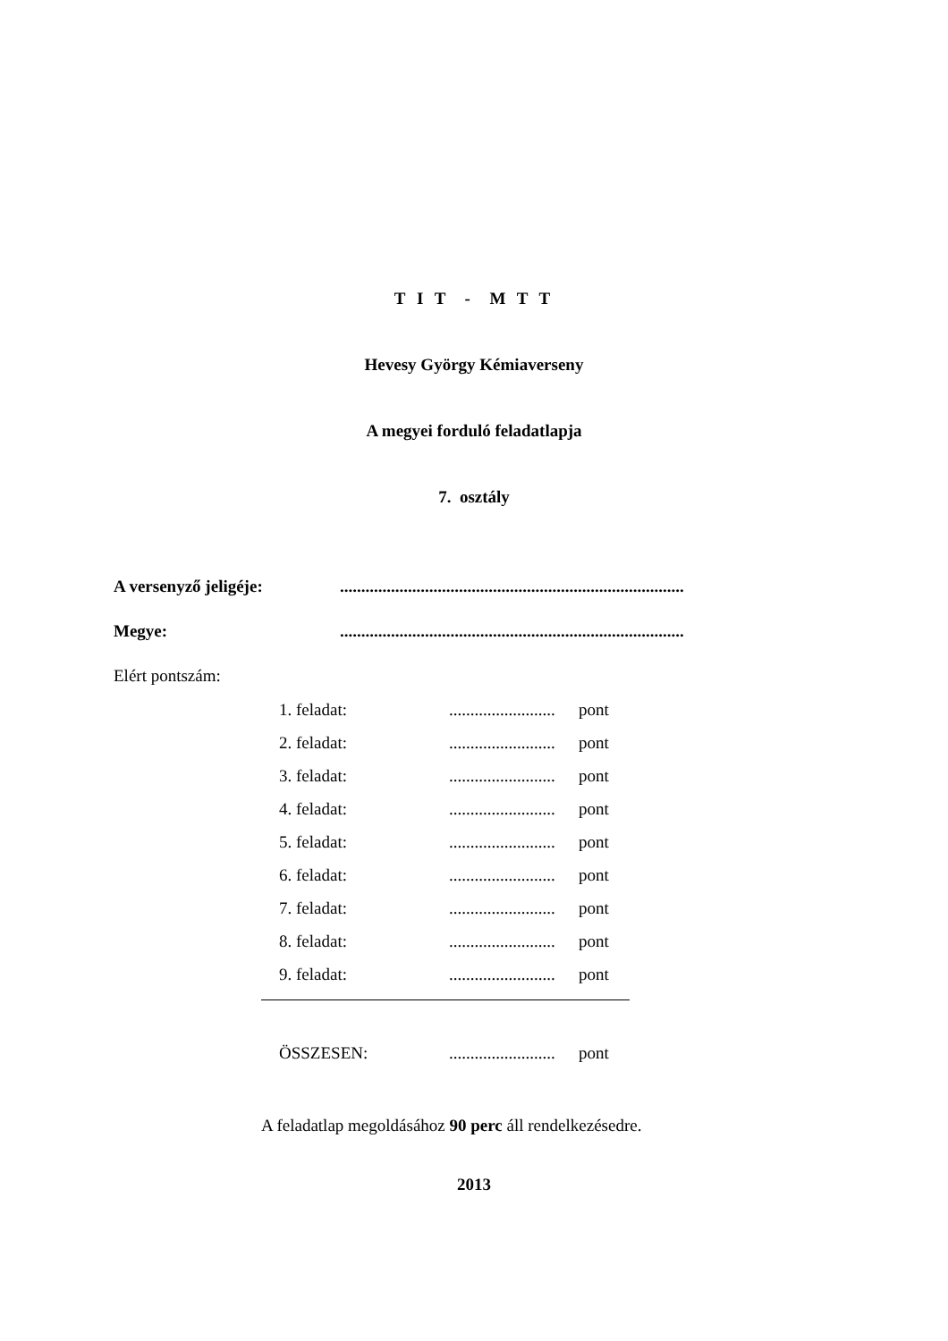T I T - M T T
Hevesy György Kémiaverseny
A megyei forduló feladatlapja
7. osztály
A versenyző jeligéje:.................................................................................
Megye:.................................................................................
Elért pontszám:
| 1. feladat: | ......................... | pont |
| 2. feladat: | ......................... | pont |
| 3. feladat: | ......................... | pont |
| 4. feladat: | ......................... | pont |
| 5. feladat: | ......................... | pont |
| 6. feladat: | ......................... | pont |
| 7. feladat: | ......................... | pont |
| 8. feladat: | ......................... | pont |
| 9. feladat: | ......................... | pont |
| ÖSSZESEN: | ......................... | pont |
A feladatlap megoldásához 90 perc áll rendelkezésedre.
2013